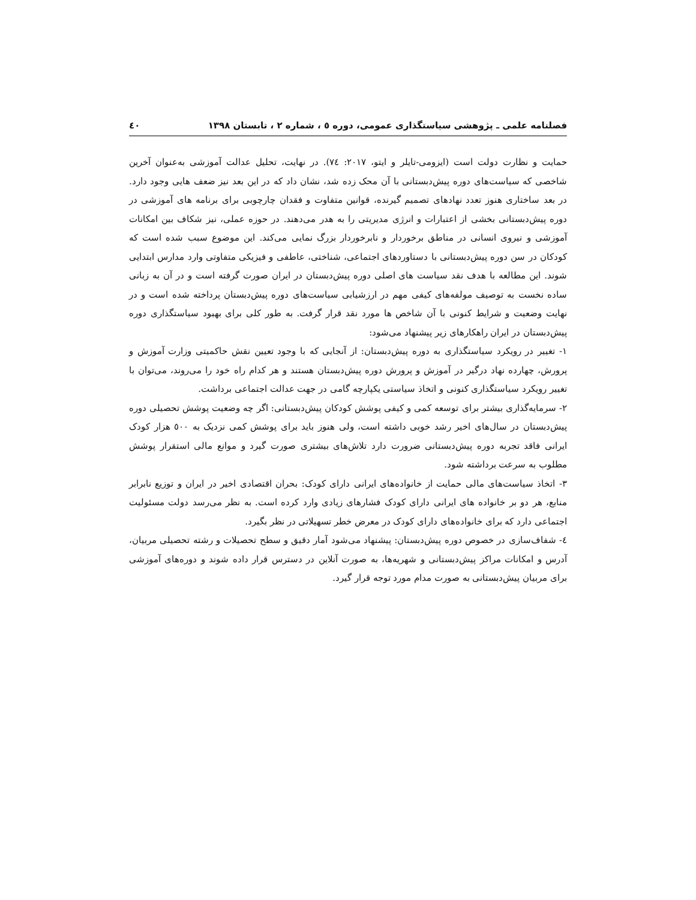فصلنامه علمی ـ پژوهشی سیاستگذاری عمومی، دوره ٥ ، شماره ٢ ، تابستان ١٣٩٨ ٤٠
حمایت و نظارت دولت است (ایزومی-تایلر و ایتو، ٢٠١٧: ٧٤). در نهایت، تحلیل عدالت آموزشی به‌عنوان آخرین شاخصی که سیاست‌های دوره پیش‌دبستانی با آن محک زده شد، نشان داد که در این بعد نیز ضعف هایی وجود دارد. در بعد ساختاری هنوز تعدد نهادهای تصمیم گیرنده، قوانین متفاوت و فقدان چارچوبی برای برنامه های آموزشی در دوره پیش‌دبستانی بخشی از اعتبارات و انرژی مدیریتی را به هدر می‌دهند. در حوزه عملی، نیز شکاف بین امکانات آموزشی و نیروی انسانی در مناطق برخوردار و نابرخوردار بزرگ نمایی می‌کند. این موضوع سبب شده است که کودکان در سن دوره پیش‌دبستانی با دستاوردهای اجتماعی، شناختی، عاطفی و فیزیکی متفاوتی وارد مدارس ابتدایی شوند. این مطالعه با هدف نقد سیاست های اصلی دوره پیش‌دبستان در ایران صورت گرفته است و در آن به زبانی ساده نخست به توصیف مولفه‌های کیفی مهم در ارزشیابی سیاست‌های دوره پیش‌دبستان پرداخته شده است و در نهایت وضعیت و شرایط کنونی با آن شاخص ها مورد نقد قرار گرفت. به طور کلی برای بهبود سیاستگذاری دوره پیش‌دبستان در ایران راهکارهای زیر پیشنهاد می‌شود:
١- تغییر در رویکرد سیاستگذاری به دوره پیش‌دبستان: از آنجایی که با وجود تعیین نقش حاکمیتی وزارت آموزش و پرورش، چهارده نهاد درگیر در آموزش و پرورش دوره پیش‌دبستان هستند و هر کدام راه خود را می‌روند، می‌توان با تغییر رویکرد سیاستگذاری کنونی و اتخاذ سیاستی یکپارچه گامی در جهت عدالت اجتماعی برداشت.
٢- سرمایه‌گذاری بیشتر برای توسعه کمی و کیفی پوشش کودکان پیش‌دبستانی: اگر چه وضعیت پوشش تحصیلی دوره پیش‌دبستان در سال‌های اخیر رشد خوبی داشته است، ولی هنوز باید برای پوشش کمی نزدیک به ٥٠٠ هزار کودک ایرانی فاقد تجربه دوره پیش‌دبستانی ضرورت دارد تلاش‌های بیشتری صورت گیرد و موانع مالی استقرار پوشش مطلوب به سرعت برداشته شود.
٣- اتخاذ سیاست‌های مالی حمایت از خانواده‌های ایرانی دارای کودک: بحران اقتصادی اخیر در ایران و توزیع نابرابر منابع، هر دو بر خانواده های ایرانی دارای کودک فشارهای زیادی وارد کرده است. به نظر می‌رسد دولت مسئولیت اجتماعی دارد که برای خانواده‌های دارای کودک در معرض خطر تسهیلاتی در نظر بگیرد.
٤- شفاف‌سازی در خصوص دوره پیش‌دبستان: پیشنهاد می‌شود آمار دقیق و سطح تحصیلات و رشته تحصیلی مربیان، آدرس و امکانات مراکز پیش‌دبستانی و شهریه‌ها، به صورت آنلاین در دسترس قرار داده شوند و دوره‌های آموزشی برای مربیان پیش‌دبستانی به صورت مدام مورد توجه قرار گیرد.